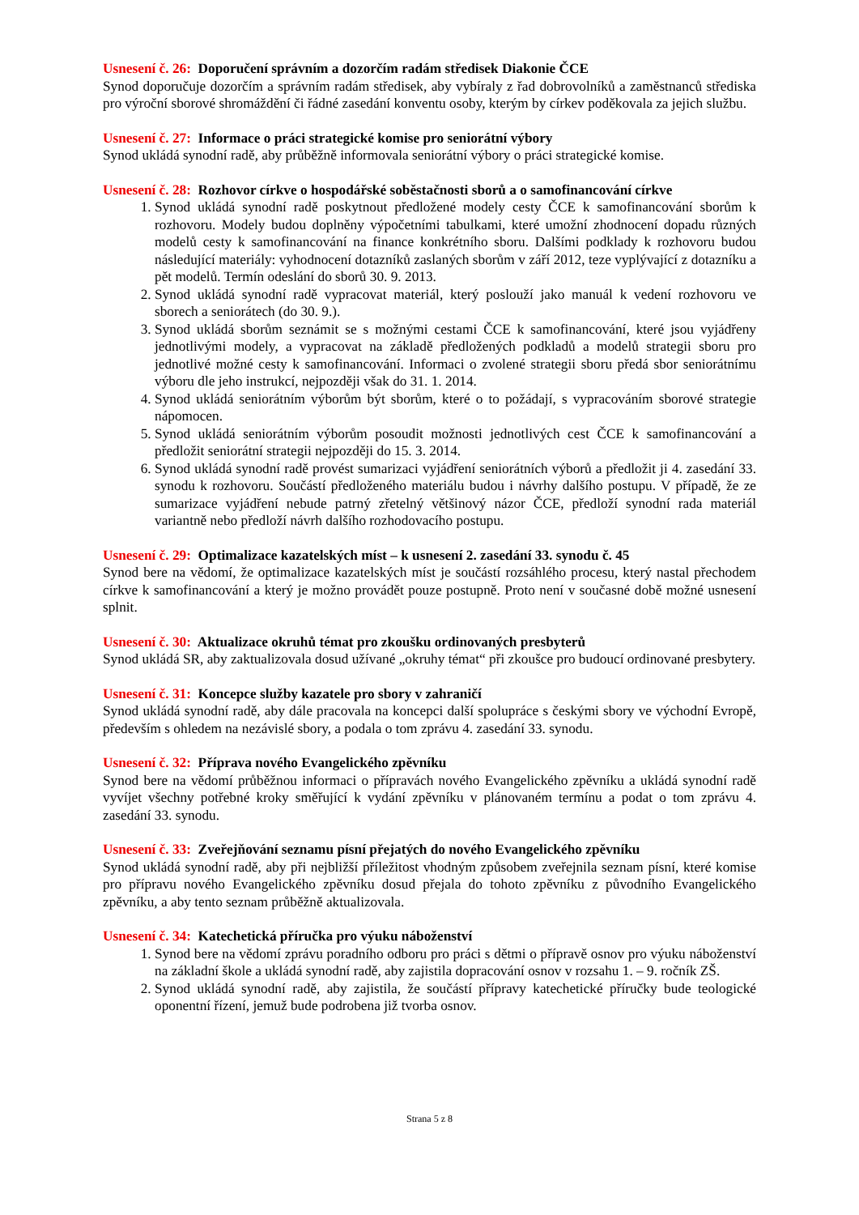Usnesení č. 26: Doporučení správním a dozorčím radám středisek Diakonie ČCE
Synod doporučuje dozorčím a správním radám středisek, aby vybíraly z řad dobrovolníků a zaměstnanců střediska pro výroční sborové shromáždění či řádné zasedání konventu osoby, kterým by církev poděkovala za jejich službu.
Usnesení č. 27: Informace o práci strategické komise pro seniorátní výbory
Synod ukládá synodní radě, aby průběžně informovala seniorátní výbory o práci strategické komise.
Usnesení č. 28: Rozhovor církve o hospodářské soběstačnosti sborů a o samofinancování církve
1. Synod ukládá synodní radě poskytnout předložené modely cesty ČCE k samofinancování sborům k rozhovoru. Modely budou doplněny výpočetními tabulkami, které umožní zhodnocení dopadu různých modelů cesty k samofinancování na finance konkrétního sboru. Dalšími podklady k rozhovoru budou následující materiály: vyhodnocení dotazníků zaslaných sborům v září 2012, teze vyplývající z dotazníku a pět modelů. Termín odeslání do sborů 30. 9. 2013.
2. Synod ukládá synodní radě vypracovat materiál, který poslouží jako manuál k vedení rozhovoru ve sborech a seniorátech (do 30. 9.).
3. Synod ukládá sborům seznámit se s možnými cestami ČCE k samofinancování, které jsou vyjádřeny jednotlivými modely, a vypracovat na základě předložených podkladů a modelů strategii sboru pro jednotlivé možné cesty k samofinancování. Informaci o zvolené strategii sboru předá sbor seniorátnímu výboru dle jeho instrukcí, nejpozději však do 31. 1. 2014.
4. Synod ukládá seniorátním výborům být sborům, které o to požádají, s vypracováním sborové strategie nápomocen.
5. Synod ukládá seniorátním výborům posoudit možnosti jednotlivých cest ČCE k samofinancování a předložit seniorátní strategii nejpozději do 15. 3. 2014.
6. Synod ukládá synodní radě provést sumarizaci vyjádření seniorátních výborů a předložit ji 4. zasedání 33. synodu k rozhovoru. Součástí předloženého materiálu budou i návrhy dalšího postupu. V případě, že ze sumarizace vyjádření nebude patrný zřetelný většinový názor ČCE, předloží synodní rada materiál variantně nebo předloží návrh dalšího rozhodovacího postupu.
Usnesení č. 29: Optimalizace kazatelských míst – k usnesení 2. zasedání 33. synodu č. 45
Synod bere na vědomí, že optimalizace kazatelských míst je součástí rozsáhlého procesu, který nastal přechodem církve k samofinancování a který je možno provádět pouze postupně. Proto není v současné době možné usnesení splnit.
Usnesení č. 30: Aktualizace okruhů témat pro zkoušku ordinovaných presbyterů
Synod ukládá SR, aby zaktualizovala dosud užívané „okruhy témat“ při zkoušce pro budoucí ordinované presbytery.
Usnesení č. 31: Koncepce služby kazatele pro sbory v zahraničí
Synod ukládá synodní radě, aby dále pracovala na koncepci další spolupráce s českými sbory ve východní Evropě, především s ohledem na nezávislé sbory, a podala o tom zprávu 4. zasedání 33. synodu.
Usnesení č. 32: Příprava nového Evangelického zpěvníku
Synod bere na vědomí průběžnou informaci o přípravách nového Evangelického zpěvníku a ukládá synodní radě vyvíjet všechny potřebné kroky směřující k vydání zpěvníku v plánovaném termínu a podat o tom zprávu 4. zasedání 33. synodu.
Usnesení č. 33: Zveřejňování seznamu písní přejatých do nového Evangelického zpěvníku
Synod ukládá synodní radě, aby při nejbližší příležitost vhodným způsobem zveřejnila seznam písní, které komise pro přípravu nového Evangelického zpěvníku dosud přejala do tohoto zpěvníku z původního Evangelického zpěvníku, a aby tento seznam průběžně aktualizovala.
Usnesení č. 34: Katechetická příručka pro výuku náboženství
1. Synod bere na vědomí zprávu poradního odboru pro práci s dětmi o přípravě osnov pro výuku náboženství na základní škole a ukládá synodní radě, aby zajistila dopracování osnov v rozsahu 1. – 9. ročník ZŠ.
2. Synod ukládá synodní radě, aby zajistila, že součástí přípravy katechetické příručky bude teologické oponentní řízení, jemuž bude podrobena již tvorba osnov.
Strana 5 z 8